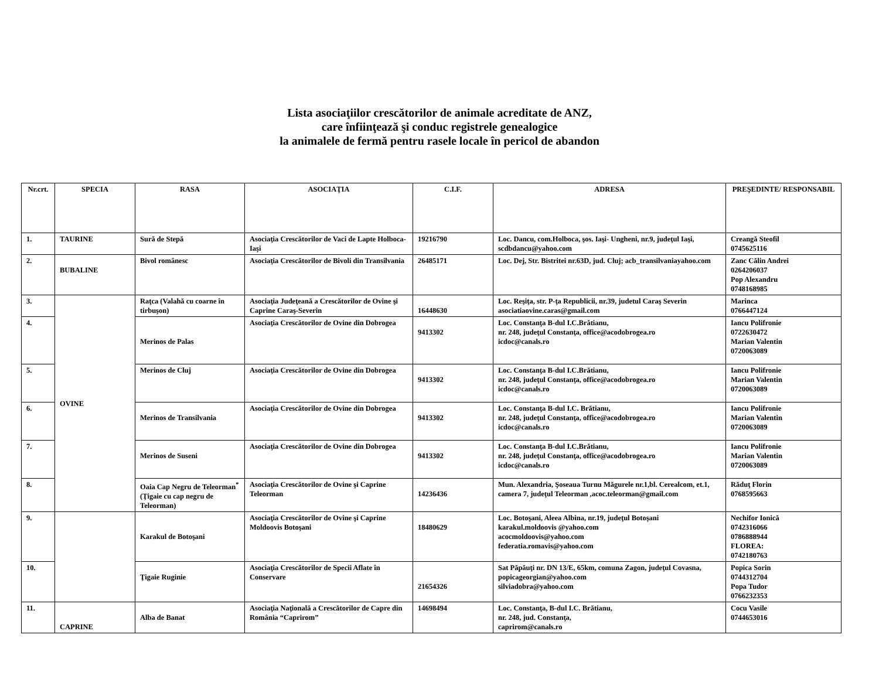Lista asociaţiilor crescătorilor de animale acreditate de ANZ,
care înfiinţează şi conduc registrele genealogice
la animalele de fermă pentru rasele locale în pericol de abandon
| Nr.crt. | SPECIA | RASA | ASOCIAŢIA | C.I.F. | ADRESA | PREŞEDINTE/ RESPONSABIL |
| --- | --- | --- | --- | --- | --- | --- |
| 1. | TAURINE | Sură de Stepă | Asociaţia Crescătorilor de Vaci de Lapte Holboca-Iaşi | 19216790 | Loc. Dancu, com.Holboca, şos. Iaşi- Ungheni, nr.9, judeţul Iaşi, scdbdancu@yahoo.com | Creangă Steofil 0745625116 |
| 2. | BUBALINE | Bivol românesc | Asociaţia Crescătorilor de Bivoli din Transilvania | 26485171 | Loc. Dej, Str. Bistritei nr.63D, jud. Cluj; acb_transilvaniayahoo.com | Zanc Călin Andrei 0264206037 Pop Alexandru 0748168985 |
| 3. | OVINE | Raţca (Valahă cu coarne în tirbuşon) | Asociaţia Judeţeană a Crescătorilor de Ovine şi Caprine Caraş-Severin | 16448630 | Loc. Reşiţa, str. P-ţa Republicii, nr.39, judetul Caraş Severin asociatiaovine.caras@gmail.com | Marinca 0766447124 |
| 4. | | Merinos de Palas | Asociaţia Crescătorilor de Ovine din Dobrogea | 9413302 | Loc. Constanţa B-dul I.C.Brătianu, nr. 248, judeţul Constanţa, office@acodobrogea.ro icdoc@canals.ro | Iancu Polifronie 0722630472 Marian Valentin 0720063089 |
| 5. | | Merinos de Cluj | Asociaţia Crescătorilor de Ovine din Dobrogea | 9413302 | Loc. Constanţa B-dul I.C.Brătianu, nr. 248, judeţul Constanţa, office@acodobrogea.ro icdoc@canals.ro | Iancu Polifronie Marian Valentin 0720063089 |
| 6. | | Merinos de Transilvania | Asociaţia Crescătorilor de Ovine din Dobrogea | 9413302 | Loc. Constanţa B-dul I.C. Brătianu, nr. 248, judeţul Constanţa, office@acodobrogea.ro icdoc@canals.ro | Iancu Polifronie Marian Valentin 0720063089 |
| 7. | | Merinos de Suseni | Asociaţia Crescătorilor de Ovine din Dobrogea | 9413302 | Loc. Constanţa B-dul I.C.Brătianu, nr. 248, judeţul Constanţa, office@acodobrogea.ro icdoc@canals.ro | Iancu Polifronie Marian Valentin 0720063089 |
| 8. | | Oaia Cap Negru de Teleorman<sup>*</sup> (Ţigaie cu cap negru de Teleorman) | Asociaţia Crescătorilor de Ovine şi Caprine Teleorman | 14236436 | Mun. Alexandria, Şoseaua Turnu Măgurele nr.1,bl. Cerealcom, et.1, camera 7, judeţul Teleorman ,acoc.teleorman@gmail.com | Răduţ Florin 0768595663 |
| 9. | | Karakul de Botoşani | Asociaţia Crescătorilor de Ovine şi Caprine Moldoovis Botoşani | 18480629 | Loc. Botoşani, Aleea Albina, nr.19, judeţul Botoşani karakul.moldoovis @yahoo.com acocmoldoovis@yahoo.com federatia.romavis@yahoo.com | Nechifor Ionică 0742316066 0786888944 FLOREA: 0742180763 |
| 10. | | Ţigaie Ruginie | Asociaţia Crescătorilor de Specii Aflate în Conservare | 21654326 | Sat Păpăuţi nr. DN 13/E, 65km, comuna Zagon, judeţul Covasna, popicageorgian@yahoo.com silviadobra@yahoo.com | Popica Sorin 0744312704 Popa Tudor 0766232353 |
| 11. | CAPRINE | Alba de Banat | Asociaţia Naţională a Crescătorilor de Capre din România “Caprirom” | 14698494 | Loc. Constanţa, B-dul I.C. Brătianu, nr. 248, jud. Constanţa, caprirom@canals.ro | Cocu Vasile 0744653016 |